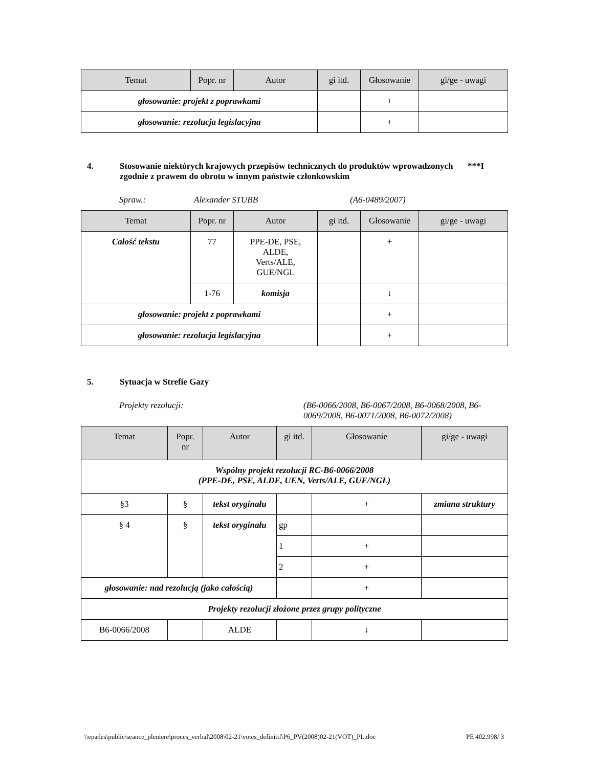| Temat | Popr. nr | Autor | gi itd. | Głosowanie | gi/ge - uwagi |
| --- | --- | --- | --- | --- | --- |
| głosowanie: projekt z poprawkami | | | | + | |
| głosowanie: rezolucja legislacyjna | | | | + | |
4. Stosowanie niektórych krajowych przepisów technicznych do produktów wprowadzonych zgodnie z prawem do obrotu w innym państwie członkowskim ***I
Spraw.: Alexander STUBB (A6-0489/2007)
| Temat | Popr. nr | Autor | gi itd. | Głosowanie | gi/ge - uwagi |
| --- | --- | --- | --- | --- | --- |
| Całość tekstu | 77 | PPE-DE, PSE, ALDE, Verts/ALE, GUE/NGL | | + | |
| | 1-76 | komisja | | ↓ | |
| głosowanie: projekt z poprawkami | | | | + | |
| głosowanie: rezolucja legislacyjna | | | | + | |
5. Sytuacja w Strefie Gazy
Projekty rezolucji: (B6-0066/2008, B6-0067/2008, B6-0068/2008, B6-0069/2008, B6-0071/2008, B6-0072/2008)
| Temat | Popr. nr | Autor | gi itd. | Głosowanie | gi/ge - uwagi |
| --- | --- | --- | --- | --- | --- |
| Wspólny projekt rezolucji RC-B6-0066/2008 (PPE-DE, PSE, ALDE, UEN, Verts/ALE, GUE/NGL) | | | | | |
| §3 | § | tekst oryginału | | + | zmiana struktury |
| § 4 | § | tekst oryginału | gp | | |
| | | | 1 | + | |
| | | | 2 | + | |
| głosowanie: nad rezolucją (jako całością) | | | | + | |
| Projekty rezolucji złożone przez grupy polityczne | | | | | |
| B6-0066/2008 | | ALDE | | ↓ | |
\\epades\public\seance_pleniere\proces_verbal\2008\02-21\votes_definitif\P6_PV(2008)02-21(VOT)_PL.doc PE 402.998/ 3